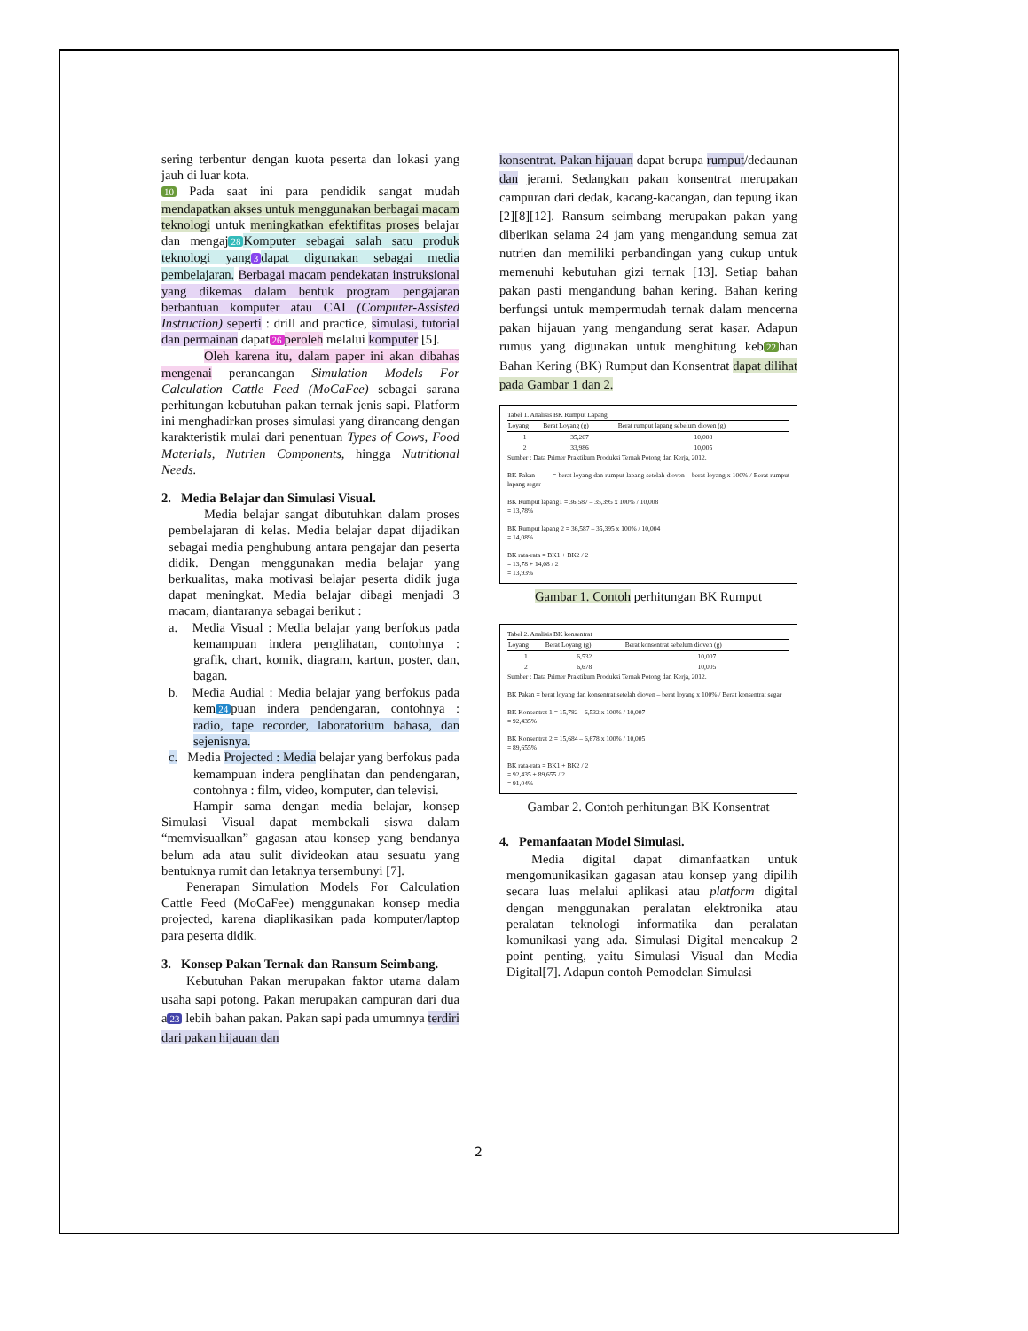sering terbentur dengan kuota peserta dan lokasi yang jauh di luar kota.
10 Pada saat ini para pendidik sangat mudah mendapatkan akses untuk menggunakan berbagai macam teknologi untuk meningkatkan efektifitas proses belajar dan mengaj 28 Komputer sebagai salah satu produk teknologi yang 3 dapat digunakan sebagai media pembelajaran. Berbagai macam pendekatan instruksional yang dikemas dalam bentuk program pengajaran berbantuan komputer atau CAI (Computer-Assisted Instruction) seperti : drill and practice, simulasi, tutorial dan permainan dapat 26 peroleh melalui komputer [5].
Oleh karena itu, dalam paper ini akan dibahas mengenai perancangan Simulation Models For Calculation Cattle Feed (MoCaFee) sebagai sarana perhitungan kebutuhan pakan ternak jenis sapi. Platform ini menghadirkan proses simulasi yang dirancang dengan karakteristik mulai dari penentuan Types of Cows, Food Materials, Nutrien Components, hingga Nutritional Needs.
2. Media Belajar dan Simulasi Visual.
Media belajar sangat dibutuhkan dalam proses pembelajaran di kelas. Media belajar dapat dijadikan sebagai media penghubung antara pengajar dan peserta didik. Dengan menggunakan media belajar yang berkualitas, maka motivasi belajar peserta didik juga dapat meningkat. Media belajar dibagi menjadi 3 macam, diantaranya sebagai berikut :
a. Media Visual : Media belajar yang berfokus pada kemampuan indera penglihatan, contohnya : grafik, chart, komik, diagram, kartun, poster, dan, bagan.
b. Media Audial : Media belajar yang berfokus pada kem 24 puan indera pendengaran, contohnya : radio, tape recorder, laboratorium bahasa, dan sejenisnya.
c. Media Projected : Media belajar yang berfokus pada kemampuan indera penglihatan dan pendengaran, contohnya : film, video, komputer, dan televisi.
Hampir sama dengan media belajar, konsep Simulasi Visual dapat membekali siswa dalam “memvisualkan” gagasan atau konsep yang bendanya belum ada atau sulit divideokan atau sesuatu yang bentuknya rumit dan letaknya tersembunyi [7].
Penerapan Simulation Models For Calculation Cattle Feed (MoCaFee) menggunakan konsep media projected, karena diaplikasikan pada komputer/laptop para peserta didik.
3. Konsep Pakan Ternak dan Ransum Seimbang.
Kebutuhan Pakan merupakan faktor utama dalam usaha sapi potong. Pakan merupakan campuran dari dua a 23 lebih bahan pakan. Pakan sapi pada umumnya terdiri dari pakan hijauan dan
konsentrat. Pakan hijauan dapat berupa rumput/dedaunan dan jerami. Sedangkan pakan konsentrat merupakan campuran dari dedak, kacang-kacangan, dan tepung ikan [2][8][12]. Ransum seimbang merupakan pakan yang diberikan selama 24 jam yang mengandung semua zat nutrien dan memiliki perbandingan yang cukup untuk memenuhi kebutuhan gizi ternak [13]. Setiap bahan pakan pasti mengandung bahan kering. Bahan kering berfungsi untuk mempermudah ternak dalam mencerna pakan hijauan yang mengandung serat kasar. Adapun rumus yang digunakan untuk menghitung keb 22 han Bahan Kering (BK) Rumput dan Konsentrat dapat dilihat pada Gambar 1 dan 2.
Tabel 1. Analisis BK Rumput Lapang
| Loyang | Berat Loyang (g) | Berat rumput lapang sebelum dioven (g) |
| --- | --- | --- |
| 1 | 35,207 | 10,008 |
| 2 | 33,986 | 10,005 |
Sumber : Data Primer Praktikum Produksi Ternak Potong dan Kerja, 2012.
BK Pakan = berat loyang dan rumput lapang setelah dioven – berat loyang x 100% / Berat rumput lapang segar
BK Rumput lapang1 = 36,587 – 35,395 x 100% / 10,008
= 13,78%
BK Rumput lapang 2 = 36,587 – 35,395 x 100% / 10,004
= 14,08%
BK rata-rata = BK1 + BK2 / 2
= 13,78 + 14,08 / 2
= 13,93%
Gambar 1. Contoh perhitungan BK Rumput
Tabel 2. Analisis BK konsentrat
| Loyang | Berat Loyang (g) | Berat konsentrat sebelum dioven (g) |
| --- | --- | --- |
| 1 | 6,532 | 10,007 |
| 2 | 6,678 | 10,005 |
Sumber : Data Primer Praktikum Produksi Ternak Potong dan Kerja, 2012.
BK Pakan = berat loyang dan konsentrat setelah dioven – berat loyang x 100% / Berat konsentrat segar
BK Konsentrat 1 = 15,782 – 6,532 x 100% / 10,007
= 92,435%
BK Konsentrat 2 = 15,684 – 6,678 x 100% / 10,005
= 89,655%
BK rata-rata = BK1 + BK2 / 2
= 92,435 + 89,655 / 2
= 91,04%
Gambar 2. Contoh perhitungan BK Konsentrat
4. Pemanfaatan Model Simulasi.
Media digital dapat dimanfaatkan untuk mengomunikasikan gagasan atau konsep yang dipilih secara luas melalui aplikasi atau platform digital dengan menggunakan peralatan elektronika atau peralatan teknologi informatika dan peralatan komunikasi yang ada. Simulasi Digital mencakup 2 point penting, yaitu Simulasi Visual dan Media Digital[7]. Adapun contoh Pemodelan Simulasi
2